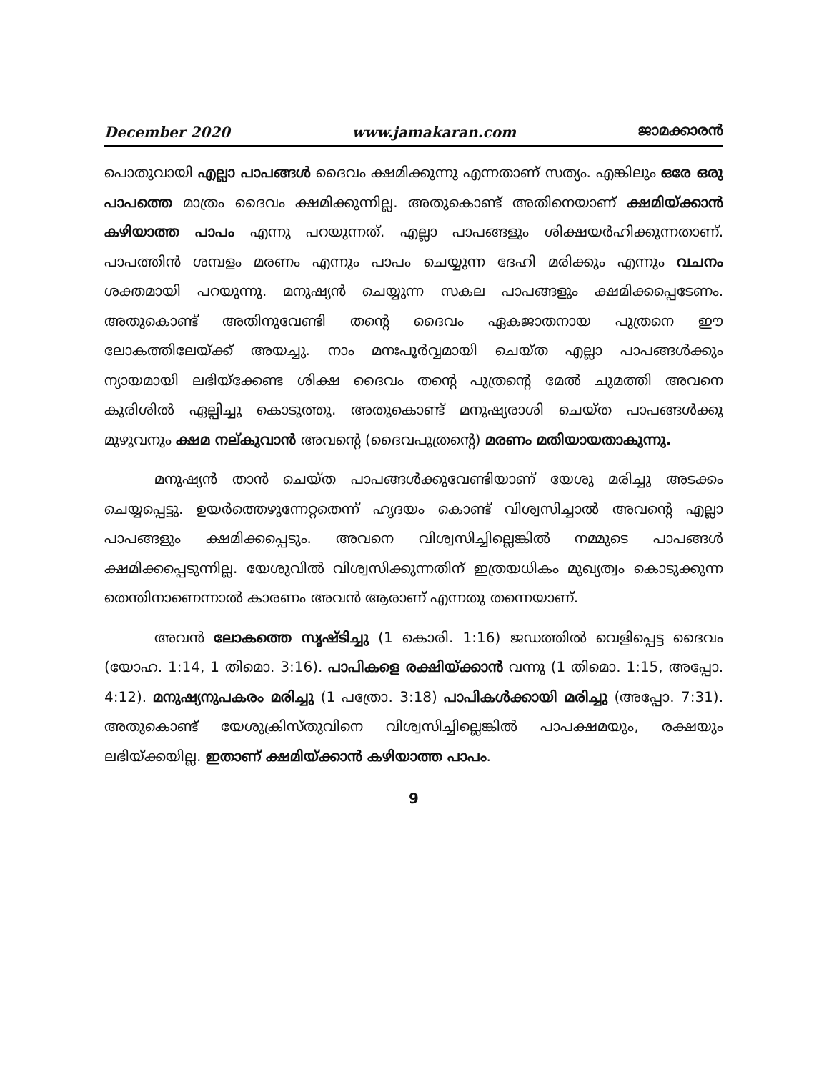December 2020 www.jamakaran.com ജാമക്കാരൻ
പൊതുവായി എല്ലാ പാപങ്ങൾ ദൈവം ക്ഷമിക്കുന്നു എന്നതാണ് സത്യം. എങ്കിലും ഒരേ ഒരു പാപത്തെ മാത്രം ദൈവം ക്ഷമിക്കുന്നില്ല. അതുകൊണ്ട് അതിനെയാണ് ക്ഷമിയ്ക്കാൻ കഴിയാത്ത പാപം എന്നു പറയുന്നത്. എല്ലാ പാപങ്ങളും ശിക്ഷയർഹിക്കുന്നതാണ്. പാപത്തിൻ ശമ്പളം മരണം എന്നും പാപം ചെയ്യുന്ന ദേഹി മരിക്കും എന്നും വചനം ശക്തമായി പറയുന്നു. മനുഷ്യൻ ചെയ്യുന്ന സകല പാപങ്ങളും ക്ഷമിക്കപ്പെടേണം. അതുകൊണ്ട് അതിനുവേണ്ടി തന്റെ ദൈവം ഏകജാതനായ പുത്രനെ ഈ ലോകത്തിലേയ്ക്ക് അയച്ചു. നാം മനഃപൂർവ്വമായി ചെയ്ത എല്ലാ പാപങ്ങൾക്കും ന്യായമായി ലഭിയ്ക്കേണ്ട ശിക്ഷ ദൈവം തന്റെ പുത്രന്റെ മേൽ ചുമത്തി അവനെ കുരിശിൽ ഏല്പിച്ചു കൊടുത്തു. അതുകൊണ്ട് മനുഷ്യരാശി ചെയ്ത പാപങ്ങൾക്കു മുഴുവനും ക്ഷമ നല്കുവാൻ അവന്റെ (ദൈവപുത്രന്റെ) മരണം മതിയായതാകുന്നു.
മനുഷ്യൻ താൻ ചെയ്ത പാപങ്ങൾക്കുവേണ്ടിയാണ് യേശു മരിച്ചു അടക്കം ചെയ്യപ്പെട്ടു. ഉയർത്തെഴുന്നേറ്റതെന്ന് ഹൃദയം കൊണ്ട് വിശ്വസിച്ചാൽ അവന്റെ എല്ലാ പാപങ്ങളും ക്ഷമിക്കപ്പെടും. അവനെ വിശ്വസിച്ചില്ലെങ്കിൽ നമ്മുടെ പാപങ്ങൾ ക്ഷമിക്കപ്പെടുന്നില്ല. യേശുവിൽ വിശ്വസിക്കുന്നതിന് ഇത്രയധികം മുഖ്യത്വം കൊടുക്കുന്ന തെന്തിനാണെന്നാൽ കാരണം അവൻ ആരാണ് എന്നതു തന്നെയാണ്.
അവൻ ലോകത്തെ സൃഷ്ടിച്ചു (1 കൊരി. 1:16) ജഡത്തിൽ വെളിപ്പെട്ട ദൈവം (യോഹ. 1:14, 1 തിമൊ. 3:16). പാപികളെ രക്ഷിയ്ക്കാൻ വന്നു (1 തിമൊ. 1:15, അപ്പോ. 4:12). മനുഷ്യനുപകരം മരിച്ചു (1 പത്രോ. 3:18) പാപികൾക്കായി മരിച്ചു (അപ്പോ. 7:31). അതുകൊണ്ട് യേശുക്രിസ്തുവിനെ വിശ്വസിച്ചില്ലെങ്കിൽ പാപക്ഷമയും, രക്ഷയും ലഭിയ്ക്കയില്ല. ഇതാണ് ക്ഷമിയ്ക്കാൻ കഴിയാത്ത പാപം.
9